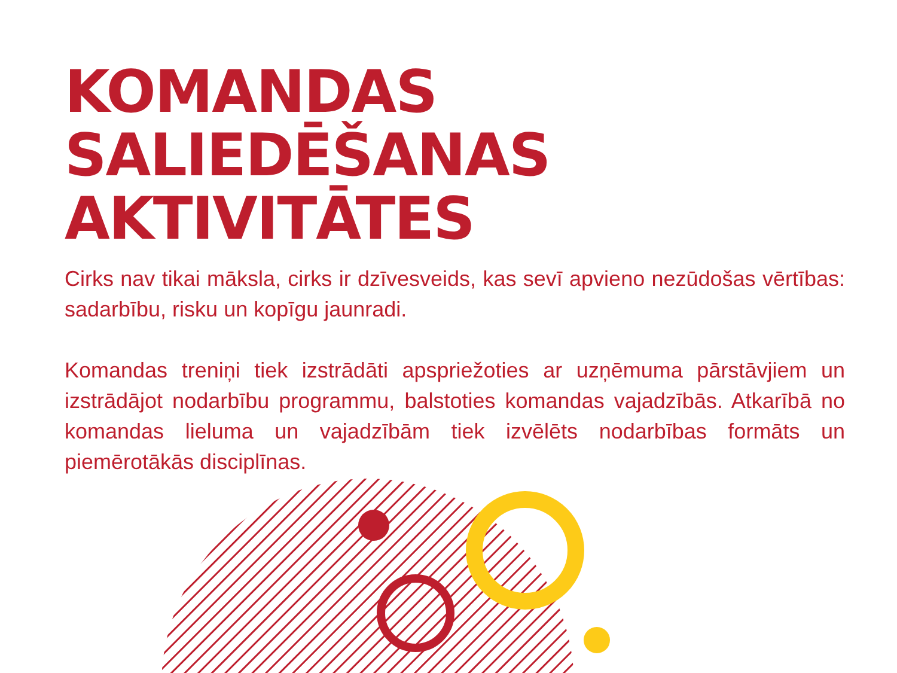KOMANDAS
SALIEDĒŠANAS
AKTIVITĀTES
Cirks nav tikai māksla, cirks ir dzīvesveids, kas sevī apvieno nezūdošas vērtības: sadarbību, risku un kopīgu jaunradi.
Komandas treniņi tiek izstrādāti apspriežoties ar uzņēmuma pārstāvjiem un izstrādājot nodarbību programmu, balstoties komandas vajadzībās. Atkarībā no komandas lieluma un vajadzībām tiek izvēlēts nodarbības formāts un piemērotākās disciplīnas.